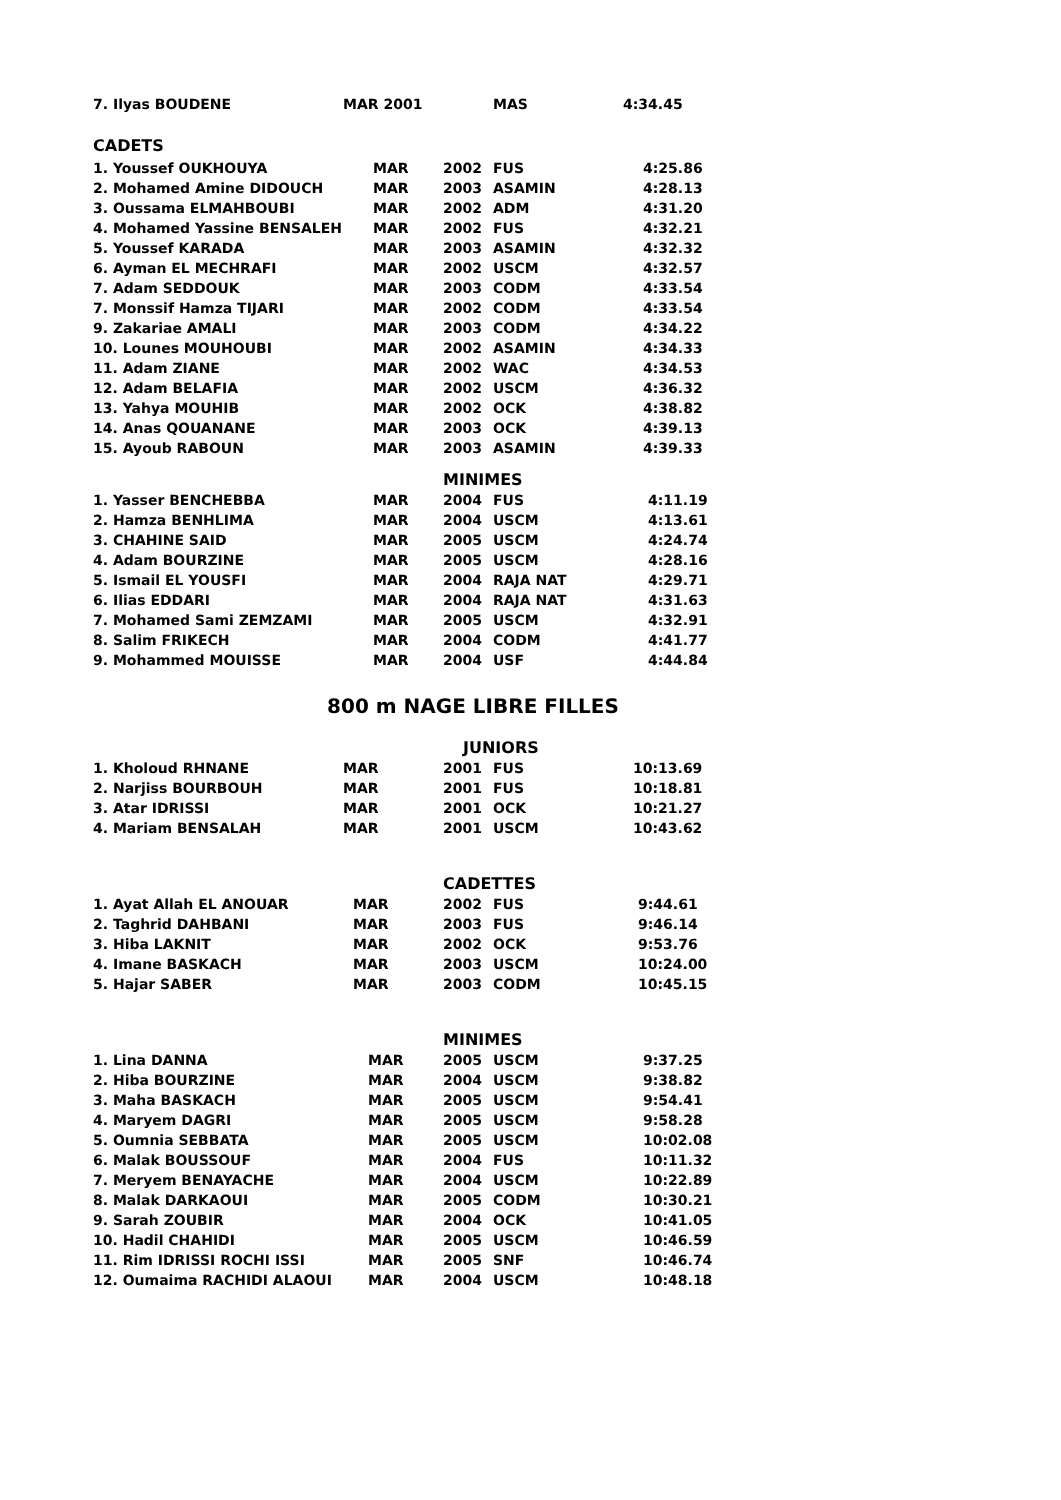| 7. Ilyas BOUDENE | MAR 2001 | | MAS | 4:34.45 |
| CADETS | | | | |
| 1. Youssef OUKHOUYA | MAR | 2002 | FUS | 4:25.86 |
| 2. Mohamed Amine DIDOUCH | MAR | 2003 | ASAMIN | 4:28.13 |
| 3. Oussama ELMAHBOUBI | MAR | 2002 | ADM | 4:31.20 |
| 4. Mohamed Yassine BENSALEH | MAR | 2002 | FUS | 4:32.21 |
| 5. Youssef KARADA | MAR | 2003 | ASAMIN | 4:32.32 |
| 6. Ayman EL MECHRAFI | MAR | 2002 | USCM | 4:32.57 |
| 7. Adam SEDDOUK | MAR | 2003 | CODM | 4:33.54 |
| 7. Monssif Hamza TIJARI | MAR | 2002 | CODM | 4:33.54 |
| 9. Zakariae AMALI | MAR | 2003 | CODM | 4:34.22 |
| 10. Lounes MOUHOUBI | MAR | 2002 | ASAMIN | 4:34.33 |
| 11. Adam ZIANE | MAR | 2002 | WAC | 4:34.53 |
| 12. Adam BELAFIA | MAR | 2002 | USCM | 4:36.32 |
| 13. Yahya MOUHIB | MAR | 2002 | OCK | 4:38.82 |
| 14. Anas QOUANANE | MAR | 2003 | OCK | 4:39.13 |
| 15. Ayoub RABOUN | MAR | 2003 | ASAMIN | 4:39.33 |
| | | MINIMES | | |
| 1. Yasser BENCHEBBA | MAR | 2004 | FUS | 4:11.19 |
| 2. Hamza BENHLIMA | MAR | 2004 | USCM | 4:13.61 |
| 3. CHAHINE SAID | MAR | 2005 | USCM | 4:24.74 |
| 4. Adam BOURZINE | MAR | 2005 | USCM | 4:28.16 |
| 5. Ismail EL YOUSFI | MAR | 2004 | RAJA NAT | 4:29.71 |
| 6. Ilias EDDARI | MAR | 2004 | RAJA NAT | 4:31.63 |
| 7. Mohamed Sami ZEMZAMI | MAR | 2005 | USCM | 4:32.91 |
| 8. Salim FRIKECH | MAR | 2004 | CODM | 4:41.77 |
| 9. Mohammed MOUISSE | MAR | 2004 | USF | 4:44.84 |
| 800 m NAGE LIBRE FILLES | | | | |
| | | JUNIORS | | |
| 1. Kholoud RHNANE | MAR | 2001 | FUS | 10:13.69 |
| 2. Narjiss BOURBOUH | MAR | 2001 | FUS | 10:18.81 |
| 3. Atar IDRISSI | MAR | 2001 | OCK | 10:21.27 |
| 4. Mariam BENSALAH | MAR | 2001 | USCM | 10:43.62 |
| | | CADETTES | | |
| 1. Ayat Allah EL ANOUAR | MAR | 2002 | FUS | 9:44.61 |
| 2. Taghrid DAHBANI | MAR | 2003 | FUS | 9:46.14 |
| 3. Hiba LAKNIT | MAR | 2002 | OCK | 9:53.76 |
| 4. Imane BASKACH | MAR | 2003 | USCM | 10:24.00 |
| 5. Hajar SABER | MAR | 2003 | CODM | 10:45.15 |
| | | MINIMES | | |
| 1. Lina DANNA | MAR | 2005 | USCM | 9:37.25 |
| 2. Hiba BOURZINE | MAR | 2004 | USCM | 9:38.82 |
| 3. Maha BASKACH | MAR | 2005 | USCM | 9:54.41 |
| 4. Maryem DAGRI | MAR | 2005 | USCM | 9:58.28 |
| 5. Oumnia SEBBATA | MAR | 2005 | USCM | 10:02.08 |
| 6. Malak BOUSSOUF | MAR | 2004 | FUS | 10:11.32 |
| 7. Meryem BENAYACHE | MAR | 2004 | USCM | 10:22.89 |
| 8. Malak DARKAOUI | MAR | 2005 | CODM | 10:30.21 |
| 9. Sarah ZOUBIR | MAR | 2004 | OCK | 10:41.05 |
| 10. Hadil CHAHIDI | MAR | 2005 | USCM | 10:46.59 |
| 11. Rim IDRISSI ROCHI ISSI | MAR | 2005 | SNF | 10:46.74 |
| 12. Oumaima RACHIDI ALAOUI | MAR | 2004 | USCM | 10:48.18 |